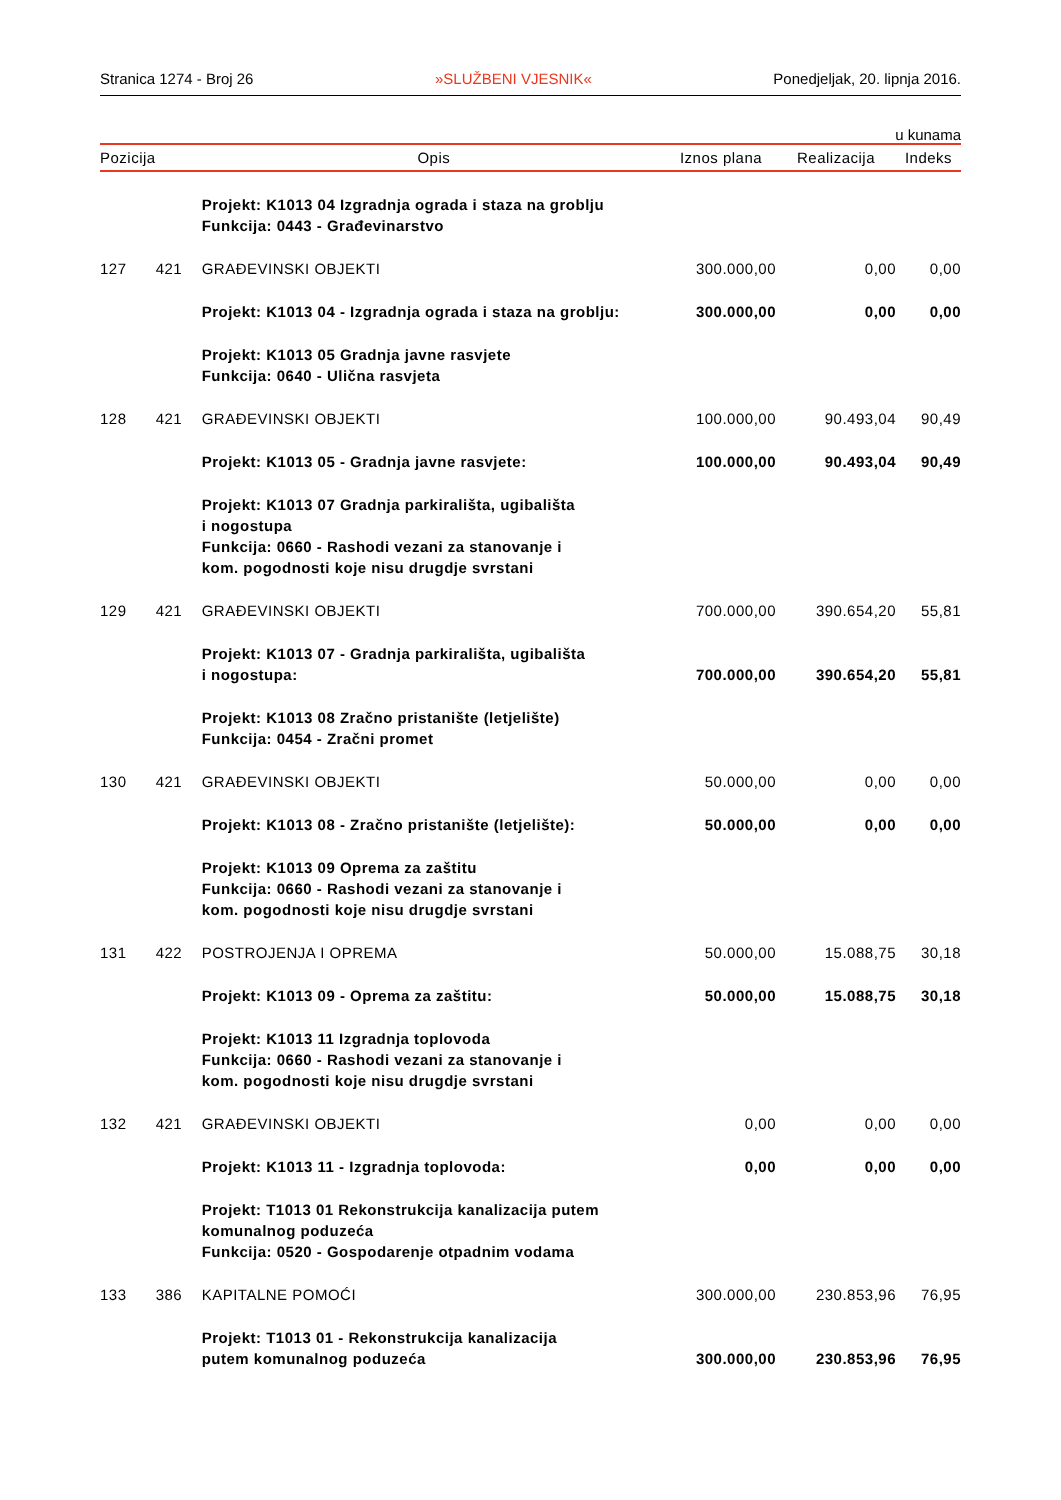Stranica 1274 - Broj 26 »SLUŽBENI VJESNIK« Ponedjeljak, 20. lipnja 2016.
u kunama
| Pozicija | | Opis | Iznos plana | Realizacija | Indeks |
| --- | --- | --- | --- | --- | --- |
| | | Projekt: K1013 04 Izgradnja ograda i staza na groblju Funkcija: 0443 - Građevinarstvo | | | |
| 127 | 421 | GRAĐEVINSKI OBJEKTI | 300.000,00 | 0,00 | 0,00 |
| | | Projekt: K1013 04 - Izgradnja ograda i staza na groblju: | 300.000,00 | 0,00 | 0,00 |
| | | Projekt: K1013 05 Gradnja javne rasvjete Funkcija: 0640 - Ulična rasvjeta | | | |
| 128 | 421 | GRAĐEVINSKI OBJEKTI | 100.000,00 | 90.493,04 | 90,49 |
| | | Projekt: K1013 05 - Gradnja javne rasvjete: | 100.000,00 | 90.493,04 | 90,49 |
| | | Projekt: K1013 07 Gradnja parkirališta, ugibališta i nogostupa Funkcija: 0660 - Rashodi vezani za stanovanje i kom. pogodnosti koje nisu drugdje svrstani | | | |
| 129 | 421 | GRAĐEVINSKI OBJEKTI | 700.000,00 | 390.654,20 | 55,81 |
| | | Projekt: K1013 07 - Gradnja parkirališta, ugibališta i nogostupa: | 700.000,00 | 390.654,20 | 55,81 |
| | | Projekt: K1013 08 Zračno pristanište (letjelište) Funkcija: 0454 - Zračni promet | | | |
| 130 | 421 | GRAĐEVINSKI OBJEKTI | 50.000,00 | 0,00 | 0,00 |
| | | Projekt: K1013 08 - Zračno pristanište (letjelište): | 50.000,00 | 0,00 | 0,00 |
| | | Projekt: K1013 09 Oprema za zaštitu Funkcija: 0660 - Rashodi vezani za stanovanje i kom. pogodnosti koje nisu drugdje svrstani | | | |
| 131 | 422 | POSTROJENJA I OPREMA | 50.000,00 | 15.088,75 | 30,18 |
| | | Projekt: K1013 09 - Oprema za zaštitu: | 50.000,00 | 15.088,75 | 30,18 |
| | | Projekt: K1013 11 Izgradnja toplovoda Funkcija: 0660 - Rashodi vezani za stanovanje i kom. pogodnosti koje nisu drugdje svrstani | | | |
| 132 | 421 | GRAĐEVINSKI OBJEKTI | 0,00 | 0,00 | 0,00 |
| | | Projekt: K1013 11 - Izgradnja toplovoda: | 0,00 | 0,00 | 0,00 |
| | | Projekt: T1013 01 Rekonstrukcija kanalizacija putem komunalnog poduzeća Funkcija: 0520 - Gospodarenje otpadnim vodama | | | |
| 133 | 386 | KAPITALNE POMOĆI | 300.000,00 | 230.853,96 | 76,95 |
| | | Projekt: T1013 01 - Rekonstrukcija kanalizacija putem komunalnog poduzeća | 300.000,00 | 230.853,96 | 76,95 |